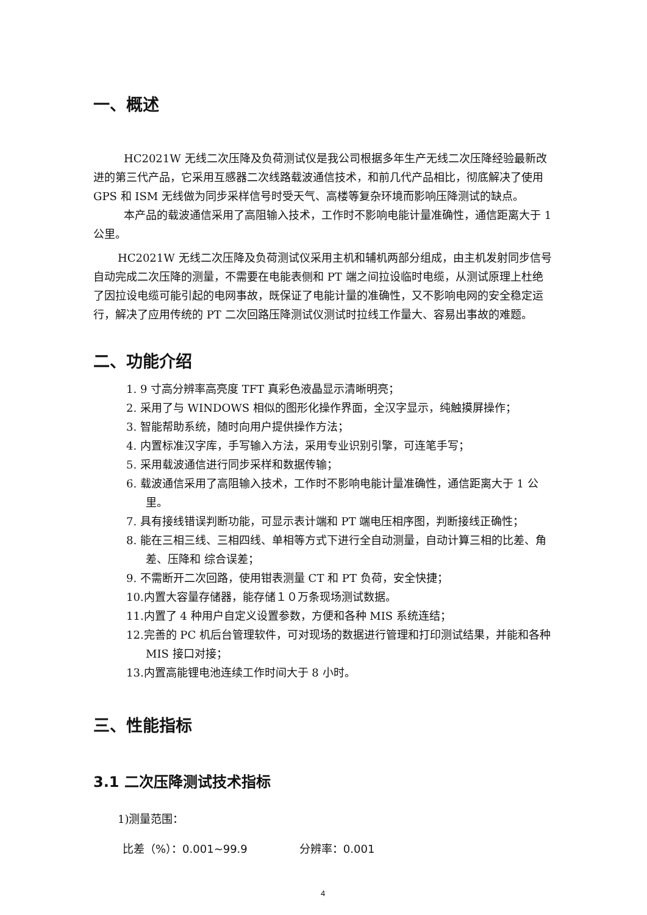一、概述
HC2021W 无线二次压降及负荷测试仪是我公司根据多年生产无线二次压降经验最新改进的第三代产品，它采用互感器二次线路载波通信技术，和前几代产品相比，彻底解决了使用 GPS 和 ISM 无线做为同步采样信号时受天气、高楼等复杂环境而影响压降测试的缺点。
本产品的载波通信采用了高阻输入技术，工作时不影响电能计量准确性，通信距离大于 1 公里。
HC2021W 无线二次压降及负荷测试仪采用主机和辅机两部分组成，由主机发射同步信号自动完成二次压降的测量，不需要在电能表侧和 PT 端之间拉设临时电缆，从测试原理上杜绝了因拉设电缆可能引起的电网事故，既保证了电能计量的准确性，又不影响电网的安全稳定运行，解决了应用传统的 PT 二次回路压降测试仪测试时拉线工作量大、容易出事故的难题。
二、功能介绍
1. 9 寸高分辨率高亮度 TFT 真彩色液晶显示清晰明亮；
2. 采用了与 WINDOWS 相似的图形化操作界面，全汉字显示，纯触摸屏操作；
3. 智能帮助系统，随时向用户提供操作方法；
4. 内置标准汉字库，手写输入方法，采用专业识别引擎，可连笔手写；
5. 采用载波通信进行同步采样和数据传输；
6. 载波通信采用了高阻输入技术，工作时不影响电能计量准确性，通信距离大于 1 公里。
7. 具有接线错误判断功能，可显示表计端和 PT 端电压相序图，判断接线正确性；
8. 能在三相三线、三相四线、单相等方式下进行全自动测量，自动计算三相的比差、角差、压降和 综合误差；
9. 不需断开二次回路，使用钳表测量 CT 和 PT 负荷，安全快捷；
10.内置大容量存储器，能存储１０万条现场测试数据。
11.内置了 4 种用户自定义设置参数，方便和各种 MIS 系统连结；
12.完善的 PC 机后台管理软件，可对现场的数据进行管理和打印测试结果，并能和各种 MIS 接口对接；
13.内置高能锂电池连续工作时间大于 8 小时。
三、性能指标
3.1 二次压降测试技术指标
1)测量范围：
比差（%）：0.001~99.9 分辨率：0.001
4